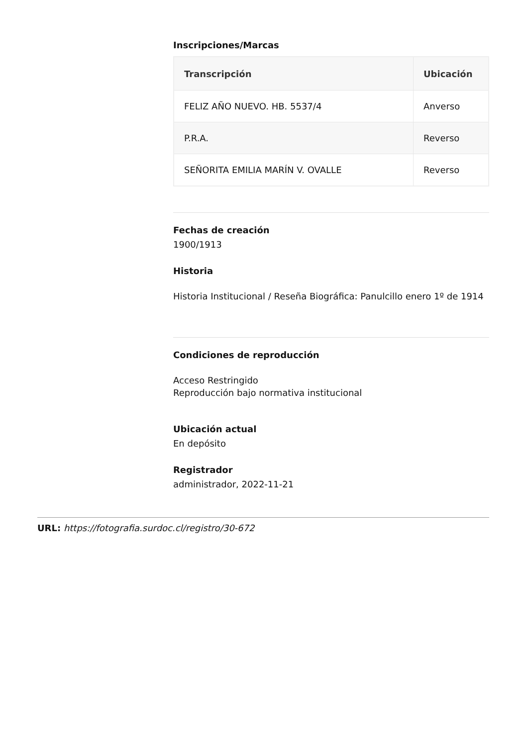Inscripciones/Marcas
| Transcripción | Ubicación |
| --- | --- |
| FELIZ AÑO NUEVO. HB. 5537/4 | Anverso |
| P.R.A. | Reverso |
| SEÑORITA EMILIA MARÍN V. OVALLE | Reverso |
Fechas de creación
1900/1913
Historia
Historia Institucional / Reseña Biográfica: Panulcillo enero 1º de 1914
Condiciones de reproducción
Acceso Restringido
Reproducción bajo normativa institucional
Ubicación actual
En depósito
Registrador
administrador, 2022-11-21
URL: https://fotografia.surdoc.cl/registro/30-672